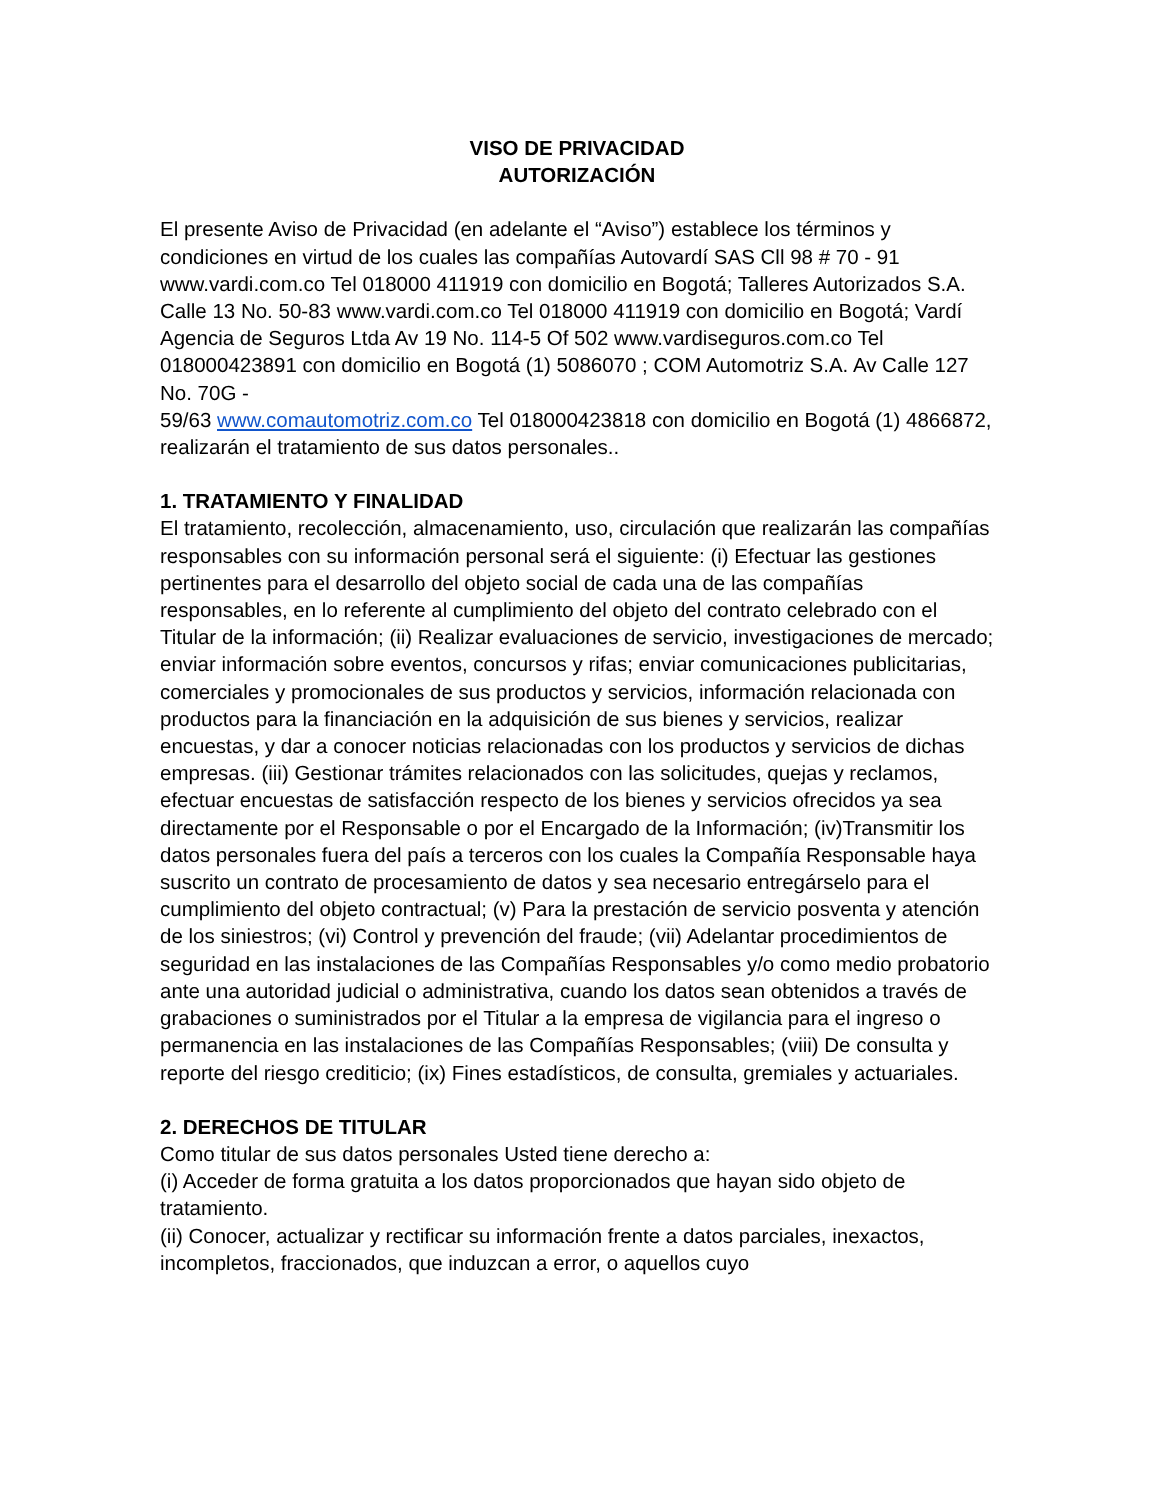VISO DE PRIVACIDAD
AUTORIZACIÓN
El presente Aviso de Privacidad (en adelante el “Aviso”) establece los términos y condiciones en virtud de los cuales las compañías Autovardí SAS Cll 98 # 70 - 91 www.vardi.com.co Tel 018000 411919 con domicilio en Bogotá; Talleres Autorizados S.A. Calle 13 No. 50-83 www.vardi.com.co Tel 018000 411919 con domicilio en Bogotá; Vardí Agencia de Seguros Ltda Av 19 No. 114-5 Of 502 www.vardiseguros.com.co Tel 018000423891 con domicilio en Bogotá (1) 5086070 ; COM Automotriz S.A. Av Calle 127 No. 70G -
59/63 www.comautomotriz.com.co Tel 018000423818 con domicilio en Bogotá (1) 4866872, realizarán el tratamiento de sus datos personales..
1. TRATAMIENTO Y FINALIDAD
El tratamiento, recolección, almacenamiento, uso, circulación que realizarán las compañías responsables con su información personal será el siguiente: (i) Efectuar las gestiones pertinentes para el desarrollo del objeto social de cada una de las compañías responsables, en lo referente al cumplimiento del objeto del contrato celebrado con el Titular de la información; (ii) Realizar evaluaciones de servicio, investigaciones de mercado; enviar información sobre eventos, concursos y rifas; enviar comunicaciones publicitarias, comerciales y promocionales de sus productos y servicios, información relacionada con productos para la financiación en la adquisición de sus bienes y servicios, realizar encuestas, y dar a conocer noticias relacionadas con los productos y servicios de dichas empresas. (iii) Gestionar trámites relacionados con las solicitudes, quejas y reclamos, efectuar encuestas de satisfacción respecto de los bienes y servicios ofrecidos ya sea directamente por el Responsable o por el Encargado de la Información; (iv)Transmitir los datos personales fuera del país a terceros con los cuales la Compañía Responsable haya suscrito un contrato de procesamiento de datos y sea necesario entregárselo para el cumplimiento del objeto contractual; (v) Para la prestación de servicio posventa y atención de los siniestros; (vi) Control y prevención del fraude; (vii) Adelantar procedimientos de seguridad en las instalaciones de las Compañías Responsables y/o como medio probatorio ante una autoridad judicial o administrativa, cuando los datos sean obtenidos a través de grabaciones o suministrados por el Titular a la empresa de vigilancia para el ingreso o permanencia en las instalaciones de las Compañías Responsables; (viii) De consulta y reporte del riesgo crediticio; (ix) Fines estadísticos, de consulta, gremiales y actuariales.
2. DERECHOS DE TITULAR
Como titular de sus datos personales Usted tiene derecho a:
(i) Acceder de forma gratuita a los datos proporcionados que hayan sido objeto de tratamiento.
(ii) Conocer, actualizar y rectificar su información frente a datos parciales, inexactos, incompletos, fraccionados, que induzcan a error, o aquellos cuyo